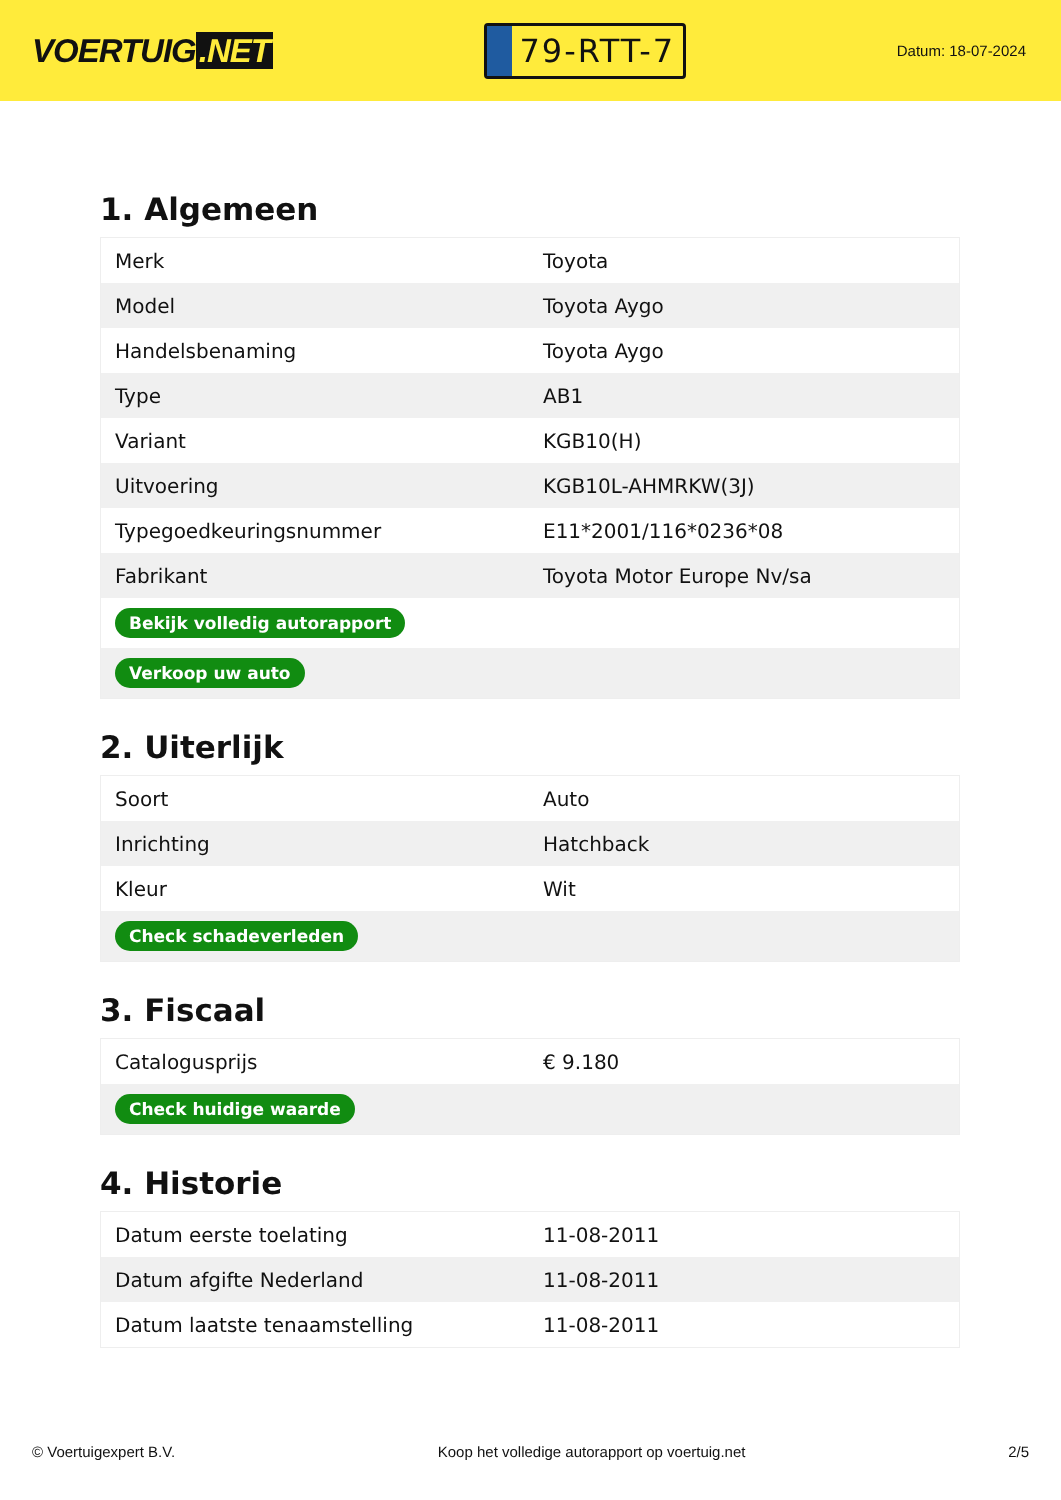VOERTUIG.NET
79-RTT-7
Datum: 18-07-2024
1. Algemeen
| Merk | Toyota |
| Model | Toyota Aygo |
| Handelsbenaming | Toyota Aygo |
| Type | AB1 |
| Variant | KGB10(H) |
| Uitvoering | KGB10L-AHMRKW(3J) |
| Typegoedkeuringsnummer | E11*2001/116*0236*08 |
| Fabrikant | Toyota Motor Europe Nv/sa |
| Bekijk volledig autorapport | |
| Verkoop uw auto | |
2. Uiterlijk
| Soort | Auto |
| Inrichting | Hatchback |
| Kleur | Wit |
| Check schadeverleden | |
3. Fiscaal
| Catalogusprijs | € 9.180 |
| Check huidige waarde | |
4. Historie
| Datum eerste toelating | 11-08-2011 |
| Datum afgifte Nederland | 11-08-2011 |
| Datum laatste tenaamstelling | 11-08-2011 |
© Voertuigexpert B.V. Koop het volledige autorapport op voertuig.net 2/5